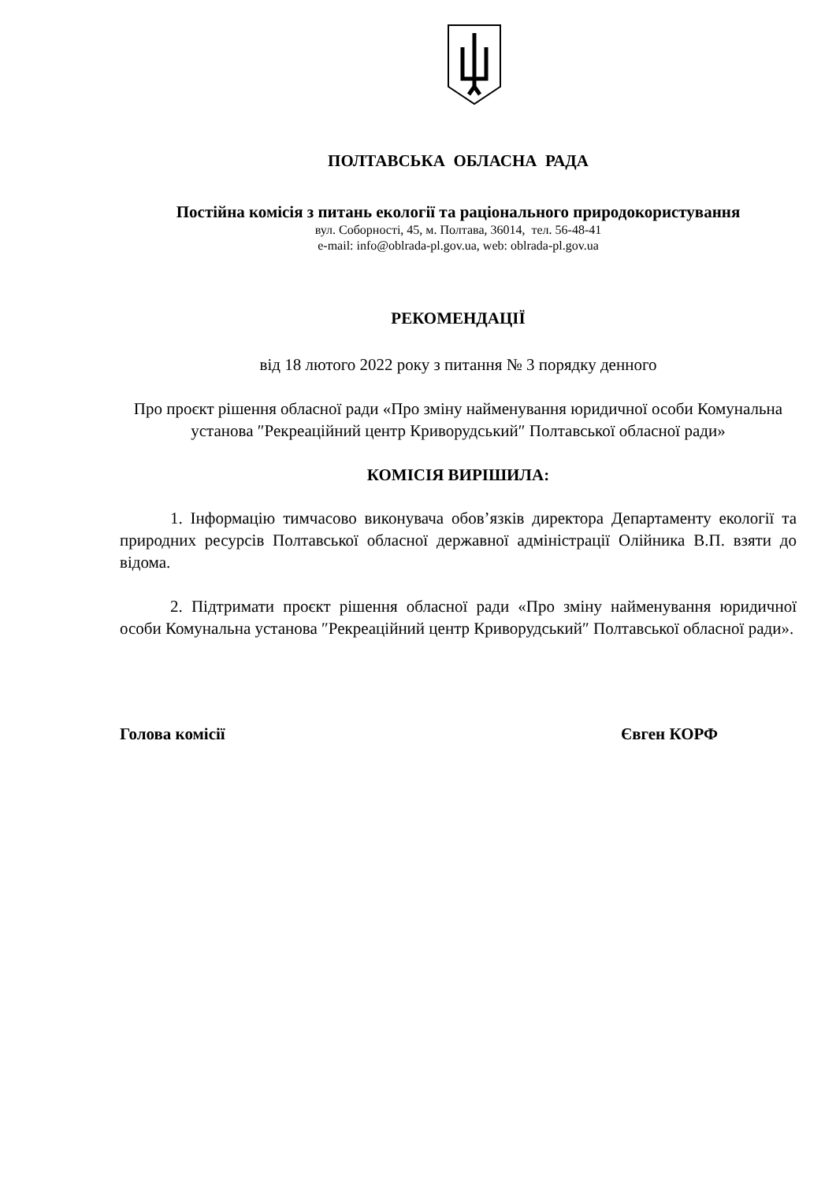ПОЛТАВСЬКА ОБЛАСНА РАДА
Постійна комісія з питань екології та раціонального природокористування
вул. Соборності, 45, м. Полтава, 36014, тел. 56-48-41
e-mail: info@oblrada-pl.gov.ua, web: oblrada-pl.gov.ua
РЕКОМЕНДАЦІЇ
від 18 лютого 2022 року з питання № 3 порядку денного
Про проєкт рішення обласної ради «Про зміну найменування юридичної особи Комунальна установа ″Рекреаційний центр Криворудський″ Полтавської обласної ради»
КОМІСІЯ ВИРІШИЛА:
1. Інформацію тимчасово виконувача обов’язків директора Департаменту екології та природних ресурсів Полтавської обласної державної адміністрації Олійника В.П. взяти до відома.
2. Підтримати проєкт рішення обласної ради «Про зміну найменування юридичної особи Комунальна установа ″Рекреаційний центр Криворудський″ Полтавської обласної ради».
Голова комісії Євген КОРФ